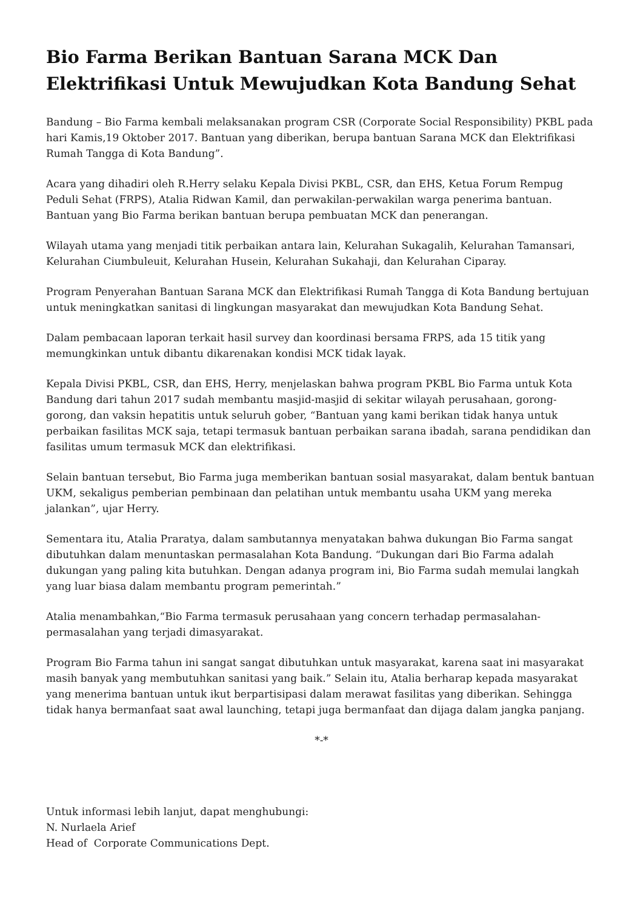Bio Farma Berikan Bantuan Sarana MCK Dan Elektrifikasi Untuk Mewujudkan Kota Bandung Sehat
Bandung – Bio Farma kembali melaksanakan program CSR (Corporate Social Responsibility) PKBL pada hari Kamis,19 Oktober 2017. Bantuan yang diberikan, berupa bantuan Sarana MCK dan Elektrifikasi Rumah Tangga di Kota Bandung”.
Acara yang dihadiri oleh R.Herry selaku Kepala Divisi PKBL, CSR, dan EHS, Ketua Forum Rempug Peduli Sehat (FRPS), Atalia Ridwan Kamil, dan perwakilan-perwakilan warga penerima bantuan. Bantuan yang Bio Farma berikan bantuan berupa pembuatan MCK dan penerangan.
Wilayah utama yang menjadi titik perbaikan antara lain, Kelurahan Sukagalih, Kelurahan Tamansari, Kelurahan Ciumbuleuit, Kelurahan Husein, Kelurahan Sukahaji, dan Kelurahan Ciparay.
Program Penyerahan Bantuan Sarana MCK dan Elektrifikasi Rumah Tangga di Kota Bandung bertujuan untuk meningkatkan sanitasi di lingkungan masyarakat dan mewujudkan Kota Bandung Sehat.
Dalam pembacaan laporan terkait hasil survey dan koordinasi bersama FRPS, ada 15 titik yang memungkinkan untuk dibantu dikarenakan kondisi MCK tidak layak.
Kepala Divisi PKBL, CSR, dan EHS, Herry, menjelaskan bahwa program PKBL Bio Farma untuk Kota Bandung dari tahun 2017 sudah membantu masjid-masjid di sekitar wilayah perusahaan, gorong-gorong, dan vaksin hepatitis untuk seluruh gober, “Bantuan yang kami berikan tidak hanya untuk perbaikan fasilitas MCK saja, tetapi termasuk bantuan perbaikan sarana ibadah, sarana pendidikan dan fasilitas umum termasuk MCK dan elektrifikasi.
Selain bantuan tersebut, Bio Farma juga memberikan bantuan sosial masyarakat, dalam bentuk bantuan UKM, sekaligus pemberian pembinaan dan pelatihan untuk membantu usaha UKM yang mereka jalankan”, ujar Herry.
Sementara itu, Atalia Praratya, dalam sambutannya menyatakan bahwa dukungan Bio Farma sangat dibutuhkan dalam menuntaskan permasalahan Kota Bandung. “Dukungan dari Bio Farma adalah dukungan yang paling kita butuhkan. Dengan adanya program ini, Bio Farma sudah memulai langkah yang luar biasa dalam membantu program pemerintah.”
Atalia menambahkan,“Bio Farma termasuk perusahaan yang concern terhadap permasalahan-permasalahan yang terjadi dimasyarakat.
Program Bio Farma tahun ini sangat sangat dibutuhkan untuk masyarakat, karena saat ini masyarakat masih banyak yang membutuhkan sanitasi yang baik.” Selain itu, Atalia berharap kepada masyarakat yang menerima bantuan untuk ikut berpartisipasi dalam merawat fasilitas yang diberikan. Sehingga tidak hanya bermanfaat saat awal launching, tetapi juga bermanfaat dan dijaga dalam jangka panjang.
*-*
Untuk informasi lebih lanjut, dapat menghubungi:
N. Nurlaela Arief
Head of Corporate Communications Dept.